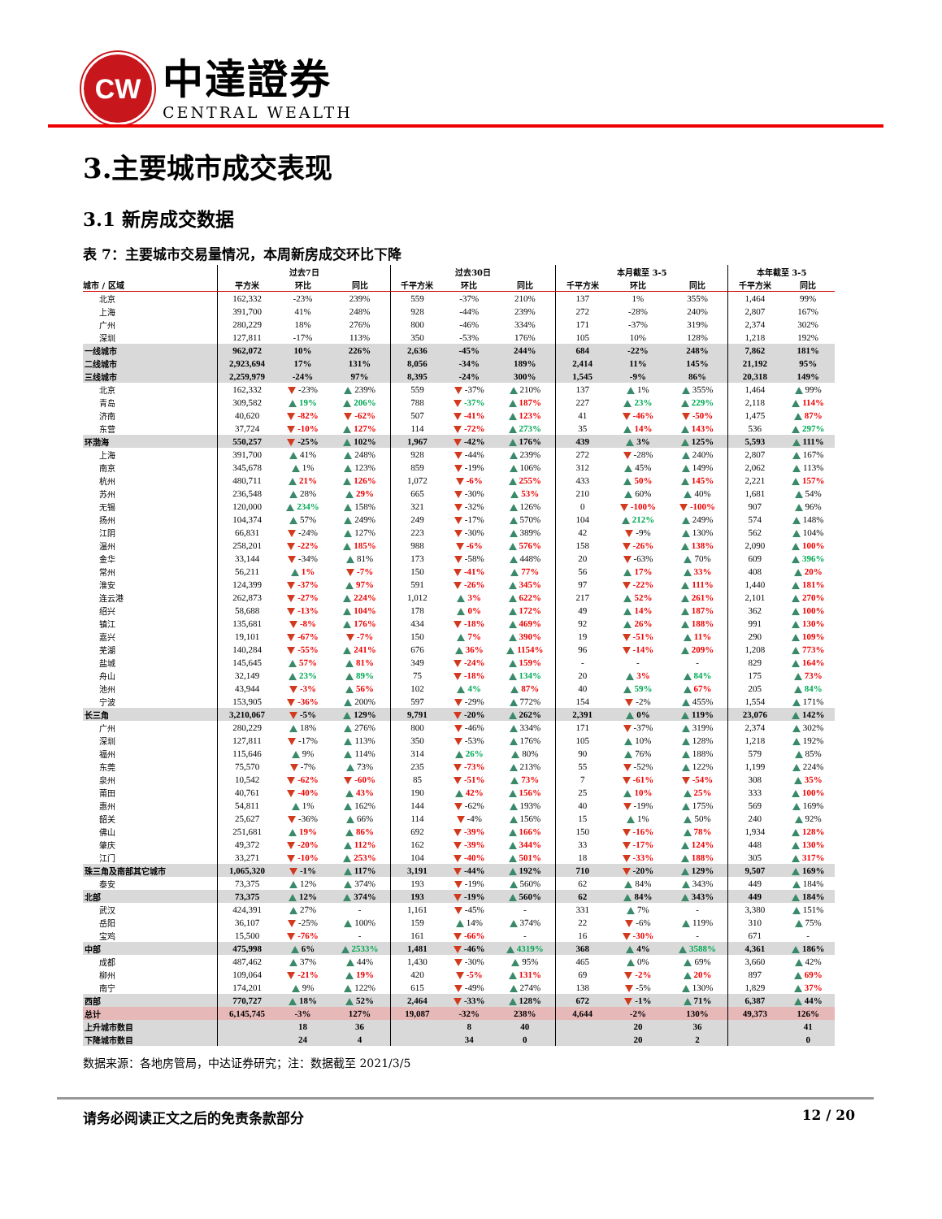CW
中達證券
CENTRAL WEALTH
3.主要城市成交表现
3.1 新房成交数据
表 7：主要城市交易量情况，本周新房成交环比下降
| | 过去7日 | | | 过去30日 | | | 本月截至 3-5 | | | 本年截至 3-5 | |
| --- | --- | --- | --- | --- | --- | --- | --- | --- | --- | --- | --- |
| 城市 / 区域 | 平方米 | 环比 | 同比 | 千平方米 | 环比 | 同比 | 千平方米 | 环比 | 同比 | 千平方米 | 同比 |
| 北京 | 162,332 | -23% | 239% | 559 | -37% | 210% | 137 | 1% | 355% | 1,464 | 99% |
| 上海 | 391,700 | 41% | 248% | 928 | -44% | 239% | 272 | -28% | 240% | 2,807 | 167% |
| 广州 | 280,229 | 18% | 276% | 800 | -46% | 334% | 171 | -37% | 319% | 2,374 | 302% |
| 深圳 | 127,811 | -17% | 113% | 350 | -53% | 176% | 105 | 10% | 128% | 1,218 | 192% |
| 一线城市 | 962,072 | 10% | 226% | 2,636 | -45% | 244% | 684 | -22% | 248% | 7,862 | 181% |
| 二线城市 | 2,923,694 | 17% | 131% | 8,056 | -34% | 189% | 2,414 | 11% | 145% | 21,192 | 95% |
| 三线城市 | 2,259,979 | -24% | 97% | 8,395 | -24% | 300% | 1,545 | -9% | 86% | 20,318 | 149% |
| 北京 | 162,332 | -23% | 239% | 559 | -37% | 210% | 137 | 1% | 355% | 1,464 | 99% |
| 青岛 | 309,582 | 19% | 206% | 788 | -37% | 187% | 227 | 23% | 229% | 2,118 | 114% |
| 济南 | 40,620 | -82% | -62% | 507 | -41% | 123% | 41 | -46% | -50% | 1,475 | 87% |
| 东营 | 37,724 | -10% | 127% | 114 | -72% | 273% | 35 | 14% | 143% | 536 | 297% |
| 环渤海 | 550,257 | -25% | 102% | 1,967 | -42% | 176% | 439 | 3% | 125% | 5,593 | 111% |
| 上海 | 391,700 | 41% | 248% | 928 | -44% | 239% | 272 | -28% | 240% | 2,807 | 167% |
| 南京 | 345,678 | 1% | 123% | 859 | -19% | 106% | 312 | 45% | 149% | 2,062 | 113% |
| 杭州 | 480,711 | 21% | 126% | 1,072 | -6% | 255% | 433 | 50% | 145% | 2,221 | 157% |
| 苏州 | 236,548 | 28% | 29% | 665 | -30% | 53% | 210 | 60% | 40% | 1,681 | 54% |
| 无锡 | 120,000 | 234% | 158% | 321 | -32% | 126% | 0 | -100% | -100% | 907 | 96% |
| 扬州 | 104,374 | 57% | 249% | 249 | -17% | 570% | 104 | 212% | 249% | 574 | 148% |
| 江阴 | 66,831 | -24% | 127% | 223 | -30% | 389% | 42 | -9% | 130% | 562 | 104% |
| 温州 | 258,201 | -22% | 185% | 988 | -6% | 576% | 158 | -26% | 138% | 2,090 | 100% |
| 金华 | 33,144 | -34% | 81% | 173 | -58% | 448% | 20 | -63% | 70% | 609 | 396% |
| 常州 | 56,211 | 1% | -7% | 150 | -41% | 77% | 56 | 17% | 33% | 408 | 20% |
| 淮安 | 124,399 | -37% | 97% | 591 | -26% | 345% | 97 | -22% | 111% | 1,440 | 181% |
| 连云港 | 262,873 | -27% | 224% | 1,012 | 3% | 622% | 217 | 52% | 261% | 2,101 | 270% |
| 绍兴 | 58,688 | -13% | 104% | 178 | 0% | 172% | 49 | 14% | 187% | 362 | 100% |
| 镇江 | 135,681 | -8% | 176% | 434 | -18% | 469% | 92 | 26% | 188% | 991 | 130% |
| 嘉兴 | 19,101 | -67% | -7% | 150 | 7% | 390% | 19 | -51% | 11% | 290 | 109% |
| 芜湖 | 140,284 | -55% | 241% | 676 | 36% | 1154% | 96 | -14% | 209% | 1,208 | 773% |
| 盐城 | 145,645 | 57% | 81% | 349 | -24% | 159% | - | - | - | 829 | 164% |
| 舟山 | 32,149 | 23% | 89% | 75 | -18% | 134% | 20 | 3% | 84% | 175 | 73% |
| 池州 | 43,944 | -3% | 56% | 102 | 4% | 87% | 40 | 59% | 67% | 205 | 84% |
| 宁波 | 153,905 | -36% | 200% | 597 | -29% | 772% | 154 | -2% | 455% | 1,554 | 171% |
| 长三角 | 3,210,067 | -5% | 129% | 9,791 | -20% | 262% | 2,391 | 0% | 119% | 23,076 | 142% |
| 广州 | 280,229 | 18% | 276% | 800 | -46% | 334% | 171 | -37% | 319% | 2,374 | 302% |
| 深圳 | 127,811 | -17% | 113% | 350 | -53% | 176% | 105 | 10% | 128% | 1,218 | 192% |
| 福州 | 115,646 | 9% | 114% | 314 | 26% | 80% | 90 | 76% | 188% | 579 | 85% |
| 东莞 | 75,570 | -7% | 73% | 235 | -73% | 213% | 55 | -52% | 122% | 1,199 | 224% |
| 泉州 | 10,542 | -62% | -60% | 85 | -51% | 73% | 7 | -61% | -54% | 308 | 35% |
| 莆田 | 40,761 | -40% | 43% | 190 | 42% | 156% | 25 | 10% | 25% | 333 | 100% |
| 惠州 | 54,811 | 1% | 162% | 144 | -62% | 193% | 40 | -19% | 175% | 569 | 169% |
| 韶关 | 25,627 | -36% | 66% | 114 | -4% | 156% | 15 | 1% | 50% | 240 | 92% |
| 佛山 | 251,681 | 19% | 86% | 692 | -39% | 166% | 150 | -16% | 78% | 1,934 | 128% |
| 肇庆 | 49,372 | -20% | 112% | 162 | -39% | 344% | 33 | -17% | 124% | 448 | 130% |
| 江门 | 33,271 | -10% | 253% | 104 | -40% | 501% | 18 | -33% | 188% | 305 | 317% |
| 珠三角及南部其它城市 | 1,065,320 | -1% | 117% | 3,191 | -44% | 192% | 710 | -20% | 129% | 9,507 | 169% |
| 泰安 | 73,375 | 12% | 374% | 193 | -19% | 560% | 62 | 84% | 343% | 449 | 184% |
| 北部 | 73,375 | 12% | 374% | 193 | -19% | 560% | 62 | 84% | 343% | 449 | 184% |
| 武汉 | 424,391 | 27% | - | 1,161 | -45% | - | 331 | 7% | - | 3,380 | 151% |
| 岳阳 | 36,107 | -25% | 100% | 159 | 14% | 374% | 22 | -6% | 119% | 310 | 75% |
| 宝鸡 | 15,500 | -76% | - | 161 | -66% | - | 16 | -30% | - | 671 | - |
| 中部 | 475,998 | 6% | 2533% | 1,481 | -46% | 4319% | 368 | 4% | 3588% | 4,361 | 186% |
| 成都 | 487,462 | 37% | 44% | 1,430 | -30% | 95% | 465 | 0% | 69% | 3,660 | 42% |
| 柳州 | 109,064 | -21% | 19% | 420 | -5% | 131% | 69 | -2% | 20% | 897 | 69% |
| 南宁 | 174,201 | 9% | 122% | 615 | -49% | 274% | 138 | -5% | 130% | 1,829 | 37% |
| 西部 | 770,727 | 18% | 52% | 2,464 | -33% | 128% | 672 | -1% | 71% | 6,387 | 44% |
| 总计 | 6,145,745 | -3% | 127% | 19,087 | -32% | 238% | 4,644 | -2% | 130% | 49,373 | 126% |
| 上升城市数目 | | 18 | 36 | | 8 | 40 | | 20 | 36 | | 41 |
| 下降城市数目 | | 24 | 4 | | 34 | 0 | | 20 | 2 | | 0 |
数据来源：各地房管局，中达证券研究；注：数据截至 2021/3/5
请务必阅读正文之后的免责条款部分 12 / 20